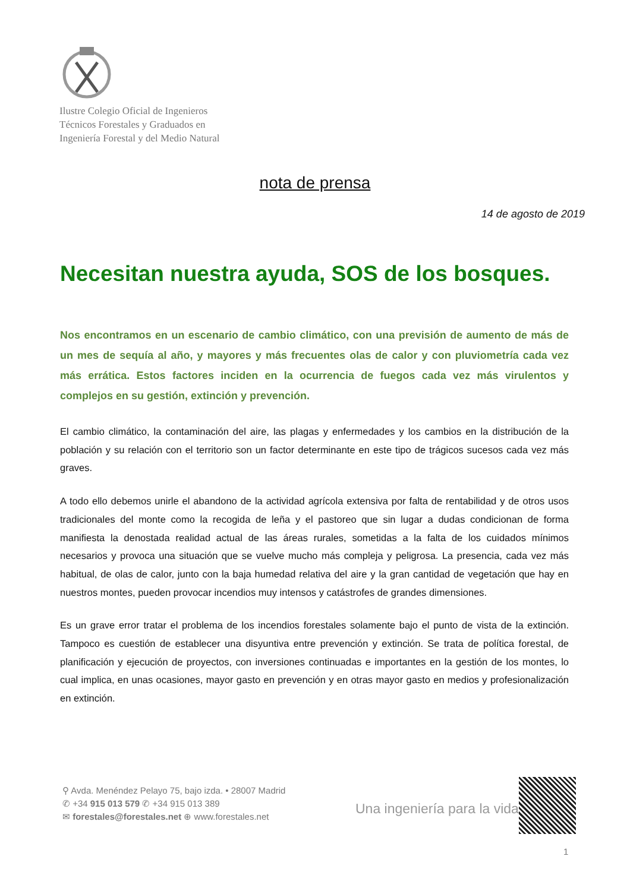Ilustre Colegio Oficial de Ingenieros
Técnicos Forestales y Graduados en
Ingeniería Forestal y del Medio Natural
nota de prensa
14 de agosto de 2019
Necesitan nuestra ayuda, SOS de los bosques.
Nos encontramos en un escenario de cambio climático, con una previsión de aumento de más de un mes de sequía al año, y mayores y más frecuentes olas de calor y con pluviometría cada vez más errática. Estos factores inciden en la ocurrencia de fuegos cada vez más virulentos y complejos en su gestión, extinción y prevención.
El cambio climático, la contaminación del aire, las plagas y enfermedades y los cambios en la distribución de la población y su relación con el territorio son un factor determinante en este tipo de trágicos sucesos cada vez más graves.
A todo ello debemos unirle el abandono de la actividad agrícola extensiva por falta de rentabilidad y de otros usos tradicionales del monte como la recogida de leña y el pastoreo que sin lugar a dudas condicionan de forma manifiesta la denostada realidad actual de las áreas rurales, sometidas a la falta de los cuidados mínimos necesarios y provoca una situación que se vuelve mucho más compleja y peligrosa. La presencia, cada vez más habitual, de olas de calor, junto con la baja humedad relativa del aire y la gran cantidad de vegetación que hay en nuestros montes, pueden provocar incendios muy intensos y catástrofes de grandes dimensiones.
Es un grave error tratar el problema de los incendios forestales solamente bajo el punto de vista de la extinción. Tampoco es cuestión de establecer una disyuntiva entre prevención y extinción. Se trata de política forestal, de planificación y ejecución de proyectos, con inversiones continuadas e importantes en la gestión de los montes, lo cual implica, en unas ocasiones, mayor gasto en prevención y en otras mayor gasto en medios y profesionalización en extinción.
⚲ Avda. Menéndez Pelayo 75, bajo izda. • 28007 Madrid
✆ +34 915 013 579 ✆ +34 915 013 389
✉ forestales@forestales.net ⊕ www.forestales.net
Una ingeniería para la vida
1